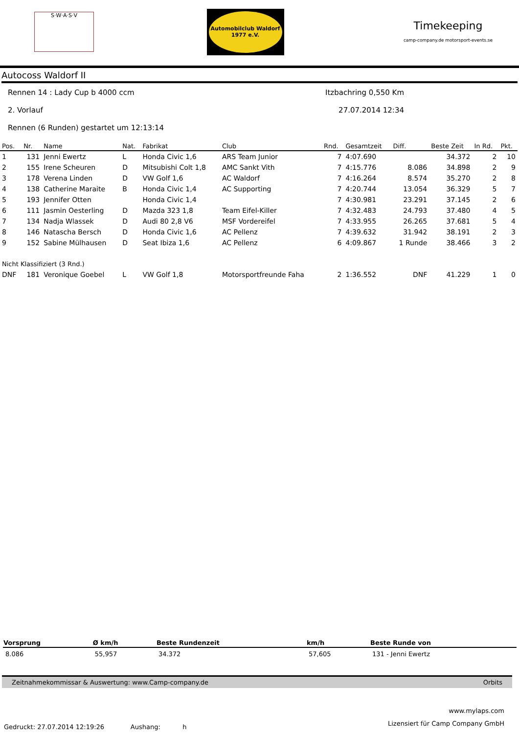S·W·A·S·V
Automobilclub Waldorf 1977 e.V.
Timekeeping
camp-company.de motorsport-events.se
Autocoss Waldorf II
Rennen 14 : Lady Cup b 4000 ccm Itzbachring 0,550 Km
2. Vorlauf 27.07.2014 12:34
Rennen (6 Runden) gestartet um 12:13:14
| Pos. | Nr. | Name | Nat. | Fabrikat | Club | Rnd. | Gesamtzeit | Diff. | Beste Zeit | In Rd. | Pkt. |
| --- | --- | --- | --- | --- | --- | --- | --- | --- | --- | --- | --- |
| 1 | 131 | Jenni Ewertz | L | Honda Civic 1,6 | ARS Team Junior | 7 | 4:07.690 | | 34.372 | 2 | 10 |
| 2 | 155 | Irene Scheuren | D | Mitsubishi Colt 1,8 | AMC Sankt Vith | 7 | 4:15.776 | 8.086 | 34.898 | 2 | 9 |
| 3 | 178 | Verena Linden | D | VW Golf 1,6 | AC Waldorf | 7 | 4:16.264 | 8.574 | 35.270 | 2 | 8 |
| 4 | 138 | Catherine Maraite | B | Honda Civic 1,4 | AC Supporting | 7 | 4:20.744 | 13.054 | 36.329 | 5 | 7 |
| 5 | 193 | Jennifer Otten | | Honda Civic 1,4 | | 7 | 4:30.981 | 23.291 | 37.145 | 2 | 6 |
| 6 | 111 | Jasmin Oesterling | D | Mazda 323 1,8 | Team Eifel-Killer | 7 | 4:32.483 | 24.793 | 37.480 | 4 | 5 |
| 7 | 134 | Nadja Wlassek | D | Audi 80 2,8 V6 | MSF Vordereifel | 7 | 4:33.955 | 26.265 | 37.681 | 5 | 4 |
| 8 | 146 | Natascha Bersch | D | Honda Civic 1,6 | AC Pellenz | 7 | 4:39.632 | 31.942 | 38.191 | 2 | 3 |
| 9 | 152 | Sabine Mülhausen | D | Seat Ibiza 1,6 | AC Pellenz | 6 | 4:09.867 | 1 Runde | 38.466 | 3 | 2 |
| Nicht Klassifiziert (3 Rnd.) | | | | | | | | | | | |
| DNF | 181 | Veronique Goebel | L | VW Golf 1,8 | Motorsportfreunde Faha | 2 | 1:36.552 | DNF | 41.229 | 1 | 0 |
| Vorsprung | Ø km/h | Beste Rundenzeit | km/h | Beste Runde von |
| --- | --- | --- | --- | --- |
| 8.086 | 55,957 | 34.372 | 57,605 | 131 - Jenni Ewertz |
Zeitnahmekommissar & Auswertung: www.Camp-company.de Orbits
www.mylaps.com
Lizensiert für Camp Company GmbH
Gedruckt: 27.07.2014 12:19:26 Aushang: h